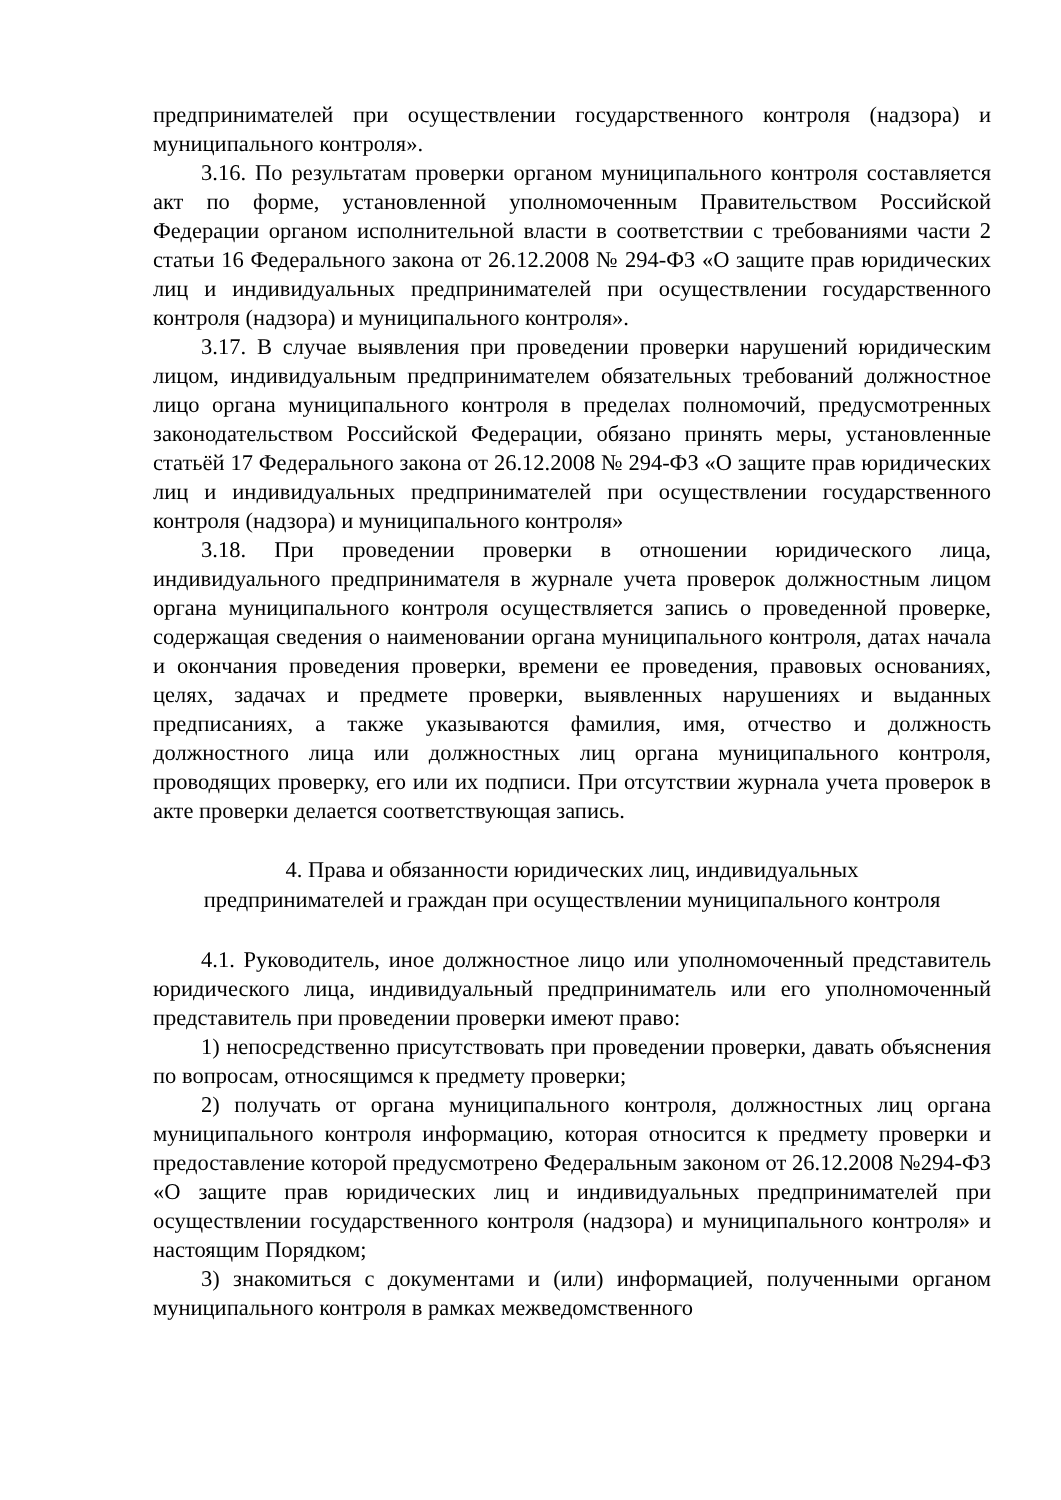предпринимателей при осуществлении государственного контроля (надзора) и муниципального контроля».
3.16. По результатам проверки органом муниципального контроля составляется акт по форме, установленной уполномоченным Правительством Российской Федерации органом исполнительной власти в соответствии с требованиями части 2 статьи 16 Федерального закона от 26.12.2008 № 294-ФЗ «О защите прав юридических лиц и индивидуальных предпринимателей при осуществлении государственного контроля (надзора) и муниципального контроля».
3.17. В случае выявления при проведении проверки нарушений юридическим лицом, индивидуальным предпринимателем обязательных требований должностное лицо органа муниципального контроля в пределах полномочий, предусмотренных законодательством Российской Федерации, обязано принять меры, установленные статьёй 17 Федерального закона от 26.12.2008 № 294-ФЗ «О защите прав юридических лиц и индивидуальных предпринимателей при осуществлении государственного контроля (надзора) и муниципального контроля»
3.18. При проведении проверки в отношении юридического лица, индивидуального предпринимателя в журнале учета проверок должностным лицом органа муниципального контроля осуществляется запись о проведенной проверке, содержащая сведения о наименовании органа муниципального контроля, датах начала и окончания проведения проверки, времени ее проведения, правовых основаниях, целях, задачах и предмете проверки, выявленных нарушениях и выданных предписаниях, а также указываются фамилия, имя, отчество и должность должностного лица или должностных лиц органа муниципального контроля, проводящих проверку, его или их подписи. При отсутствии журнала учета проверок в акте проверки делается соответствующая запись.
4. Права и обязанности юридических лиц, индивидуальных
предпринимателей и граждан при осуществлении муниципального контроля
4.1. Руководитель, иное должностное лицо или уполномоченный представитель юридического лица, индивидуальный предприниматель или его уполномоченный представитель при проведении проверки имеют право:
1) непосредственно присутствовать при проведении проверки, давать объяснения по вопросам, относящимся к предмету проверки;
2) получать от органа муниципального контроля, должностных лиц органа муниципального контроля информацию, которая относится к предмету проверки и предоставление которой предусмотрено Федеральным законом от 26.12.2008 №294-ФЗ «О защите прав юридических лиц и индивидуальных предпринимателей при осуществлении государственного контроля (надзора) и муниципального контроля» и настоящим Порядком;
3) знакомиться с документами и (или) информацией, полученными органом муниципального контроля в рамках межведомственного